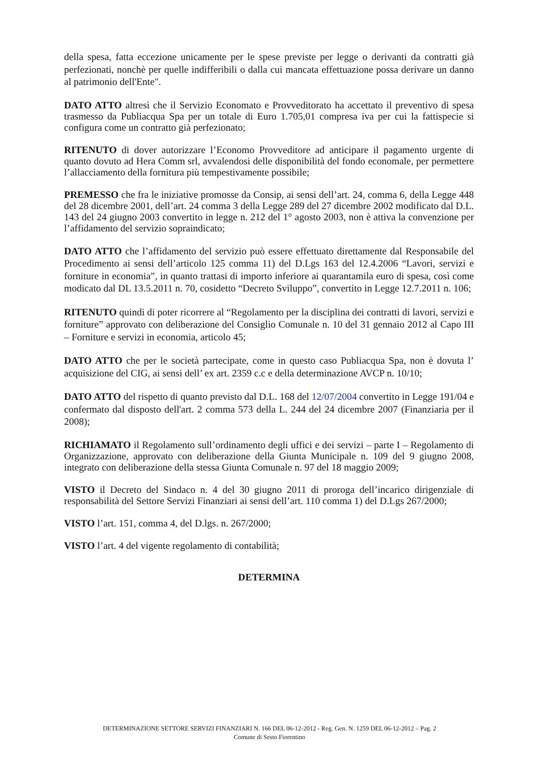della spesa, fatta eccezione unicamente per le spese previste per legge o derivanti da contratti già perfezionati, nonchè per quelle indifferibili o dalla cui mancata effettuazione possa derivare un danno al patrimonio dell'Ente".
DATO ATTO altresì che il Servizio Economato e Provveditorato ha accettato il preventivo di spesa trasmesso da Publiacqua Spa per un totale di Euro 1.705,01 compresa iva per cui la fattispecie si configura come un contratto già perfezionato;
RITENUTO di dover autorizzare l’Economo Provveditore ad anticipare il pagamento urgente di quanto dovuto ad Hera Comm srl, avvalendosi delle disponibilità del fondo economale, per permettere l’allacciamento della fornitura più tempestivamente possibile;
PREMESSO che fra le iniziative promosse da Consip, ai sensi dell’art. 24, comma 6, della Legge 448 del 28 dicembre 2001, dell’art. 24 comma 3 della Legge 289 del 27 dicembre 2002 modificato dal D.L. 143 del 24 giugno 2003 convertito in legge n. 212 del 1° agosto 2003, non è attiva la convenzione per l’affidamento del servizio sopraindicato;
DATO ATTO che l’affidamento del servizio può essere effettuato direttamente dal Responsabile del Procedimento ai sensi dell’articolo 125 comma 11) del D.Lgs 163 del 12.4.2006 “Lavori, servizi e forniture in economia”, in quanto trattasi di importo inferiore ai quarantamila euro di spesa, così come modicato dal DL 13.5.2011 n. 70, cosidetto “Decreto Sviluppo”, convertito in Legge 12.7.2011 n. 106;
RITENUTO quindi di poter ricorrere al “Regolamento per la disciplina dei contratti di lavori, servizi e forniture” approvato con deliberazione del Consiglio Comunale n. 10 del 31 gennaio 2012 al Capo III – Forniture e servizi in economia, articolo 45;
DATO ATTO che per le società partecipate, come in questo caso Publiacqua Spa, non è dovuta l’ acquisizione del CIG, ai sensi dell’ ex art. 2359 c.c e della determinazione AVCP n. 10/10;
DATO ATTO del rispetto di quanto previsto dal D.L. 168 del 12/07/2004 convertito in Legge 191/04 e confermato dal disposto dell'art. 2 comma 573 della L. 244 del 24 dicembre 2007 (Finanziaria per il 2008);
RICHIAMATO il Regolamento sull’ordinamento degli uffici e dei servizi – parte I – Regolamento di Organizzazione, approvato con deliberazione della Giunta Municipale n. 109 del 9 giugno 2008, integrato con deliberazione della stessa Giunta Comunale n. 97 del 18 maggio 2009;
VISTO il Decreto del Sindaco n. 4 del 30 giugno 2011 di proroga dell’incarico dirigenziale di responsabilità del Settore Servizi Finanziari ai sensi dell’art. 110 comma 1) del D.Lgs 267/2000;
VISTO l’art. 151, comma 4, del D.lgs. n. 267/2000;
VISTO l’art. 4 del vigente regolamento di contabilità;
DETERMINA
DETERMINAZIONE SETTORE SERVIZI FINANZIARI N. 166 DEL 06-12-2012 - Reg. Gen. N. 1259 DEL 06-12-2012 – Pag. 2
Comune di Sesto Fiorentino